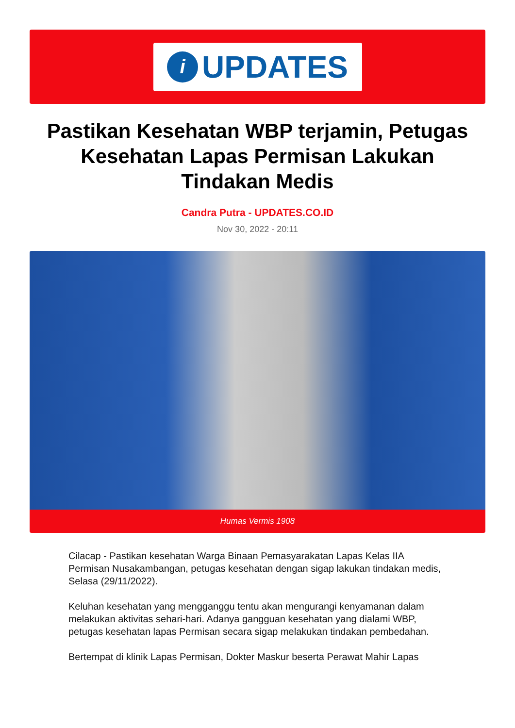i
UPDATES
Pastikan Kesehatan WBP terjamin, Petugas Kesehatan Lapas Permisan Lakukan Tindakan Medis
Candra Putra - UPDATES.CO.ID
Nov 30, 2022 - 20:11
Humas Vermis 1908
Cilacap - Pastikan kesehatan Warga Binaan Pemasyarakatan Lapas Kelas IIA Permisan Nusakambangan, petugas kesehatan dengan sigap lakukan tindakan medis, Selasa (29/11/2022).
Keluhan kesehatan yang mengganggu tentu akan mengurangi kenyamanan dalam melakukan aktivitas sehari-hari. Adanya gangguan kesehatan yang dialami WBP, petugas kesehatan lapas Permisan secara sigap melakukan tindakan pembedahan.
Bertempat di klinik Lapas Permisan, Dokter Maskur beserta Perawat Mahir Lapas